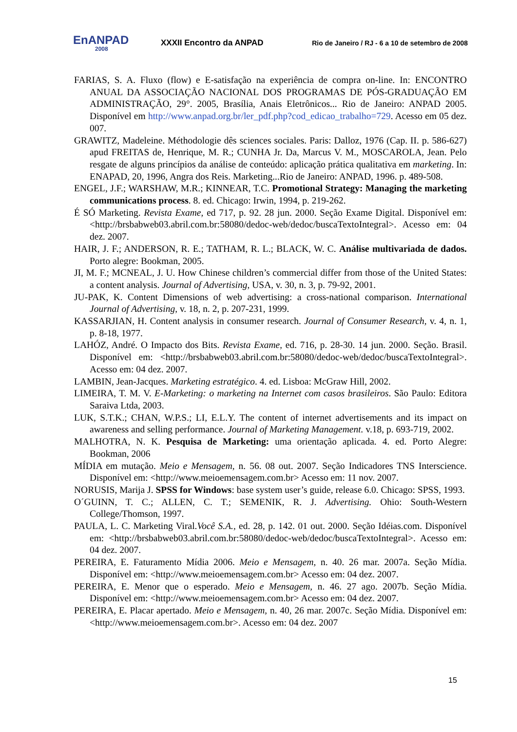EnANPAD
2008
XXXII Encontro da ANPAD
Rio de Janeiro / RJ - 6 a 10 de setembro de 2008
FARIAS, S. A. Fluxo (flow) e E-satisfação na experiência de compra on-line. In: ENCONTRO ANUAL DA ASSOCIAÇÃO NACIONAL DOS PROGRAMAS DE PÓS-GRADUAÇÃO EM ADMINISTRAÇÃO, 29°. 2005, Brasília, Anais Eletrônicos... Rio de Janeiro: ANPAD 2005. Disponível em http://www.anpad.org.br/ler_pdf.php?cod_edicao_trabalho=729. Acesso em 05 dez. 007.
GRAWITZ, Madeleine. Méthodologie dês sciences sociales. Paris: Dalloz, 1976 (Cap. II. p. 586-627) apud FREITAS de, Henrique, M. R.; CUNHA Jr. Da, Marcus V. M., MOSCAROLA, Jean. Pelo resgate de alguns princípios da análise de conteúdo: aplicação prática qualitativa em marketing. In: ENAPAD, 20, 1996, Angra dos Reis. Marketing...Rio de Janeiro: ANPAD, 1996. p. 489-508.
ENGEL, J.F.; WARSHAW, M.R.; KINNEAR, T.C. Promotional Strategy: Managing the marketing communications process. 8. ed. Chicago: Irwin, 1994, p. 219-262.
É SÓ Marketing. Revista Exame, ed 717, p. 92. 28 jun. 2000. Seção Exame Digital. Disponível em: <http://brsbabweb03.abril.com.br:58080/dedoc-web/dedoc/buscaTextoIntegral>. Acesso em: 04 dez. 2007.
HAIR, J. F.; ANDERSON, R. E.; TATHAM, R. L.; BLACK, W. C. Análise multivariada de dados. Porto alegre: Bookman, 2005.
JI, M. F.; MCNEAL, J. U. How Chinese children’s commercial differ from those of the United States: a content analysis. Journal of Advertising, USA, v. 30, n. 3, p. 79-92, 2001.
JU-PAK, K. Content Dimensions of web advertising: a cross-national comparison. International Journal of Advertising, v. 18, n. 2, p. 207-231, 1999.
KASSARJIAN, H. Content analysis in consumer research. Journal of Consumer Research, v. 4, n. 1, p. 8-18, 1977.
LAHÓZ, André. O Impacto dos Bits. Revista Exame, ed. 716, p. 28-30. 14 jun. 2000. Seção. Brasil. Disponível em: <http://brsbabweb03.abril.com.br:58080/dedoc-web/dedoc/buscaTextoIntegral>. Acesso em: 04 dez. 2007.
LAMBIN, Jean-Jacques. Marketing estratégico. 4. ed. Lisboa: McGraw Hill, 2002.
LIMEIRA, T. M. V. E-Marketing: o marketing na Internet com casos brasileiros. São Paulo: Editora Saraiva Ltda, 2003.
LUK, S.T.K.; CHAN, W.P.S.; LI, E.L.Y. The content of internet advertisements and its impact on awareness and selling performance. Journal of Marketing Management. v.18, p. 693-719, 2002.
MALHOTRA, N. K. Pesquisa de Marketing: uma orientação aplicada. 4. ed. Porto Alegre: Bookman, 2006
MÍDIA em mutação. Meio e Mensagem, n. 56. 08 out. 2007. Seção Indicadores TNS Interscience. Disponível em: <http://www.meioemensagem.com.br> Acesso em: 11 nov. 2007.
NORUSIS, Marija J. SPSS for Windows: base system user’s guide, release 6.0. Chicago: SPSS, 1993.
O´GUINN, T. C.; ALLEN, C. T.; SEMENIK, R. J. Advertising. Ohio: South-Western College/Thomson, 1997.
PAULA, L. C. Marketing Viral.Você S.A., ed. 28, p. 142. 01 out. 2000. Seção Idéias.com. Disponível em: <http://brsbabweb03.abril.com.br:58080/dedoc-web/dedoc/buscaTextoIntegral>. Acesso em: 04 dez. 2007.
PEREIRA, E. Faturamento Mídia 2006. Meio e Mensagem, n. 40. 26 mar. 2007a. Seção Mídia. Disponível em: <http://www.meioemensagem.com.br> Acesso em: 04 dez. 2007.
PEREIRA, E. Menor que o esperado. Meio e Mensagem, n. 46. 27 ago. 2007b. Seção Mídia. Disponível em: <http://www.meioemensagem.com.br> Acesso em: 04 dez. 2007.
PEREIRA, E. Placar apertado. Meio e Mensagem, n. 40, 26 mar. 2007c. Seção Mídia. Disponível em: <http://www.meioemensagem.com.br>. Acesso em: 04 dez. 2007
15